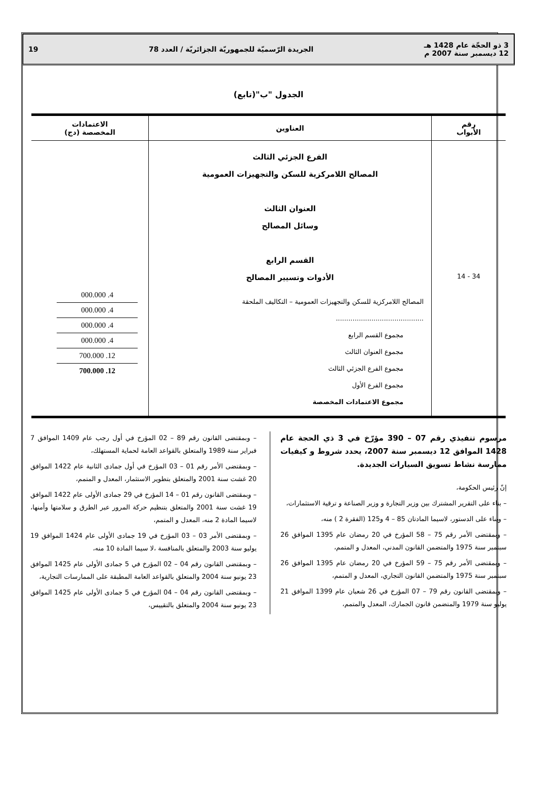3 ذو الحجّة عام 1428 هـ
12 ديسمبر سنة 2007 م الجريدة الرّسميّة للجمهوريّة الجزائريّة / العدد 78 19
الجدول "ب"(تابع)
| رقم الأبواب | العناوين | الاعتمادات المخصصة (دج) |
| --- | --- | --- |
| 34 - 14 | الفرع الجزئي الثالث المصالح اللامركزية للسكن والتجهيزات العمومية العنوان الثالث وسائل المصالح القسم الرابع الأدوات وتسيير المصالح المصالح اللامركزية للسكن والتجهيزات العمومية – التكاليف الملحقة .......................................... مجموع القسم الرابع مجموع العنوان الثالث مجموع الفرع الجزئي الثالث مجموع الفرع الأول مجموع الاعتمادات المخصصة | 4. 000.000 4. 000.000 4. 000.000 4. 000.000 12. 700.000 12. 700.000 |
مرسوم تنفيذي رقم 07 – 390 مؤرّخ في 3 ذي الحجة عام 1428 الموافق 12 ديسمبر سنة 2007، يحدد شروط و كيفيات ممارسة نشاط تسويق السيارات الجديدة.
إنّ رئيس الحكومة،
– بناء على التقرير المشترك بين وزير التجارة و وزير الصناعة و ترقية الاستثمارات،
– وبناء على الدستور، لاسيما المادتان 85 – 4 و125 (الفقرة 2 ) منه،
– وبمقتضى الأمر رقم 75 – 58 المؤرخ في 20 رمضان عام 1395 الموافق 26 سبتمبر سنة 1975 والمتضمن القانون المدني، المعدل و المتمم،
– وبمقتضى الأمر رقم 75 – 59 المؤرخ في 20 رمضان عام 1395 الموافق 26 سبتمبر سنة 1975 والمتضمن القانون التجاري، المعدل و المتمم،
– وبمقتضى القانون رقم 79 – 07 المؤرخ في 26 شعبان عام 1399 الموافق 21 يوليو سنة 1979 والمتضمن قانون الجمارك، المعدل والمتمم،
– وبمقتضى القانون رقم 89 – 02 المؤرخ في أول رجب عام 1409 الموافق 7 فبراير سنة 1989 والمتعلق بالقواعد العامة لحماية المستهلك،
– وبمقتضى الأمر رقم 01 – 03 المؤرخ في أول جمادى الثانية عام 1422 الموافق 20 غشت سنة 2001 والمتعلق بتطوير الاستثمار، المعدل و المتمم،
– وبمقتضى القانون رقم 01 – 14 المؤرخ في 29 جمادى الأولى عام 1422 الموافق 19 غشت سنة 2001 والمتعلق بتنظيم حركة المرور عبر الطرق و سلامتها وأمنها، لاسيما المادة 2 منه، المعدل و المتمم،
– وبمقتضى الأمر 03 – 03 المؤرخ في 19 جمادى الأولى عام 1424 الموافق 19 يوليو سنة 2003 والمتعلق بالمنافسة ،لا سيما المادة 10 منه،
– وبمقتضى القانون رقم 04 – 02 المؤرخ في 5 جمادى الأولى عام 1425 الموافق 23 يونيو سنة 2004 والمتعلق بالقواعد العامة المطبقة على الممارسات التجارية،
– وبمقتضى القانون رقم 04 – 04 المؤرخ في 5 جمادى الأولى عام 1425 الموافق 23 يونيو سنة 2004 والمتعلق بالتقييس،